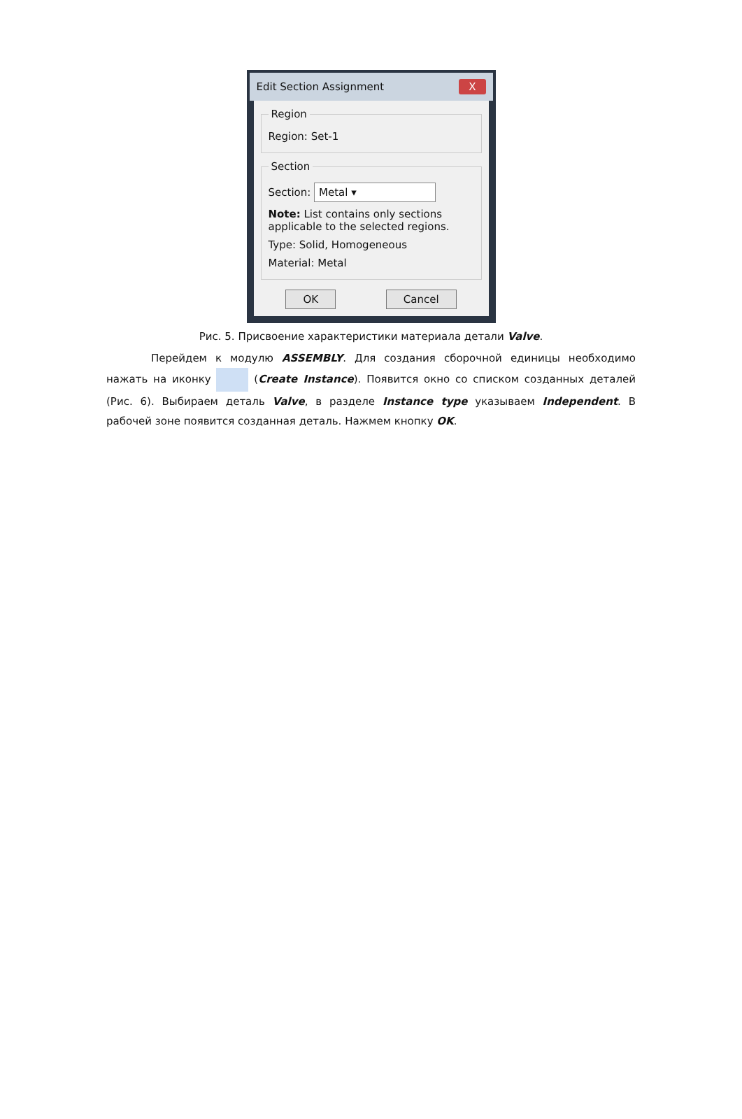Edit Section Assignment X
Region
Region: Set-1
Section
Section: Metal ▾
Note: List contains only sections
applicable to the selected regions.
Type: Solid, Homogeneous
Material: Metal
OK Cancel
Рис. 5. Присвоение характеристики материала детали Valve.
Перейдем к модулю ASSEMBLY. Для создания сборочной единицы необходимо нажать на иконку (Create Instance). Появится окно со списком созданных деталей (Рис. 6). Выбираем деталь Valve, в разделе Instance type указываем Independent. В рабочей зоне появится созданная деталь. Нажмем кнопку OK.